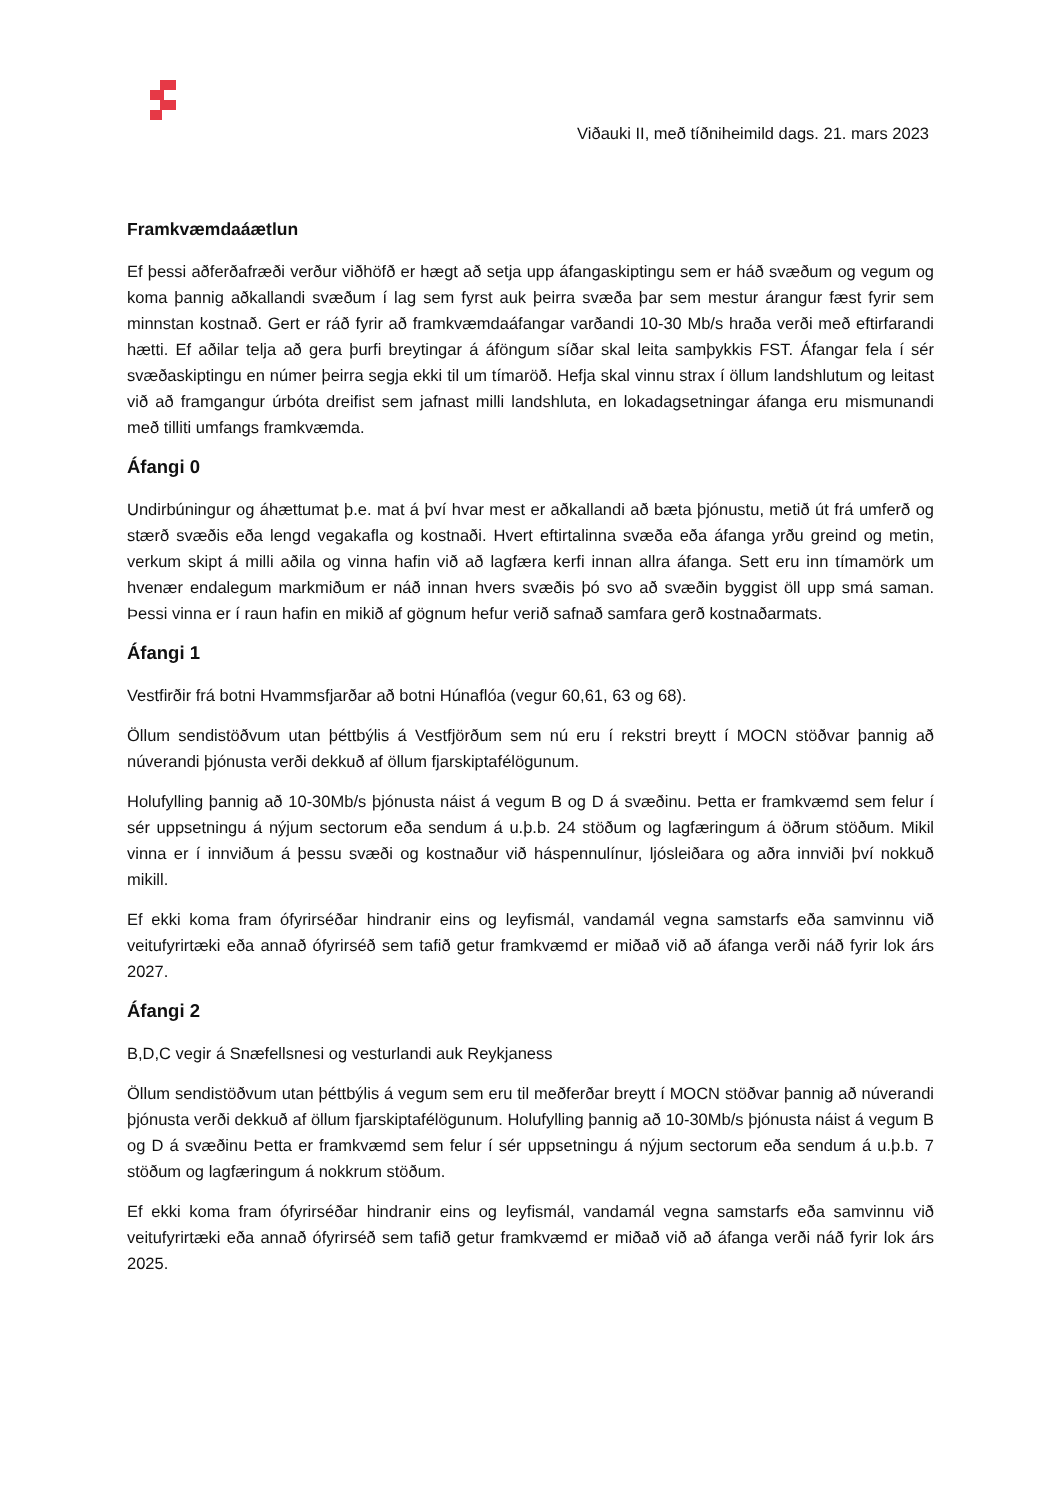Viðauki II, með tíðniheimild dags. 21. mars 2023
Framkvæmdaáætlun
Ef þessi aðferðafræði verður viðhöfð er hægt að setja upp áfangaskiptingu sem er háð svæðum og vegum og koma þannig aðkallandi svæðum í lag sem fyrst auk þeirra svæða þar sem mestur árangur fæst fyrir sem minnstan kostnað. Gert er ráð fyrir að framkvæmdaáfangar varðandi 10-30 Mb/s hraða verði með eftirfarandi hætti. Ef aðilar telja að gera þurfi breytingar á áföngum síðar skal leita samþykkis FST. Áfangar fela í sér svæðaskiptingu en númer þeirra segja ekki til um tímaröð. Hefja skal vinnu strax í öllum landshlutum og leitast við að framgangur úrbóta dreifist sem jafnast milli landshluta, en lokadagsetningar áfanga eru mismunandi með tilliti umfangs framkvæmda.
Áfangi 0
Undirbúningur og áhættumat þ.e. mat á því hvar mest er aðkallandi að bæta þjónustu, metið út frá umferð og stærð svæðis eða lengd vegakafla og kostnaði. Hvert eftirtalinna svæða eða áfanga yrðu greind og metin, verkum skipt á milli aðila og vinna hafin við að lagfæra kerfi innan allra áfanga. Sett eru inn tímamörk um hvenær endalegum markmiðum er náð innan hvers svæðis þó svo að svæðin byggist öll upp smá saman. Þessi vinna er í raun hafin en mikið af gögnum hefur verið safnað samfara gerð kostnaðarmats.
Áfangi 1
Vestfirðir frá botni Hvammsfjarðar að botni Húnaflóa (vegur 60,61, 63 og 68).
Öllum sendistöðvum utan þéttbýlis á Vestfjörðum sem nú eru í rekstri breytt í MOCN stöðvar þannig að núverandi þjónusta verði dekkuð af öllum fjarskiptafélögunum.
Holufylling þannig að 10-30Mb/s þjónusta náist á vegum B og D á svæðinu. Þetta er framkvæmd sem felur í sér uppsetningu á nýjum sectorum eða sendum á u.þ.b. 24 stöðum og lagfæringum á öðrum stöðum. Mikil vinna er í innviðum á þessu svæði og kostnaður við háspennulínur, ljósleiðara og aðra innviði því nokkuð mikill.
Ef ekki koma fram ófyrirséðar hindranir eins og leyfismál, vandamál vegna samstarfs eða samvinnu við veitufyrirtæki eða annað ófyrirséð sem tafið getur framkvæmd er miðað við að áfanga verði náð fyrir lok árs 2027.
Áfangi 2
B,D,C vegir á Snæfellsnesi og vesturlandi auk Reykjaness
Öllum sendistöðvum utan þéttbýlis á vegum sem eru til meðferðar breytt í MOCN stöðvar þannig að núverandi þjónusta verði dekkuð af öllum fjarskiptafélögunum. Holufylling þannig að 10-30Mb/s þjónusta náist á vegum B og D á svæðinu Þetta er framkvæmd sem felur í sér uppsetningu á nýjum sectorum eða sendum á u.þ.b. 7 stöðum og lagfæringum á nokkrum stöðum.
Ef ekki koma fram ófyrirséðar hindranir eins og leyfismál, vandamál vegna samstarfs eða samvinnu við veitufyrirtæki eða annað ófyrirséð sem tafið getur framkvæmd er miðað við að áfanga verði náð fyrir lok árs 2025.